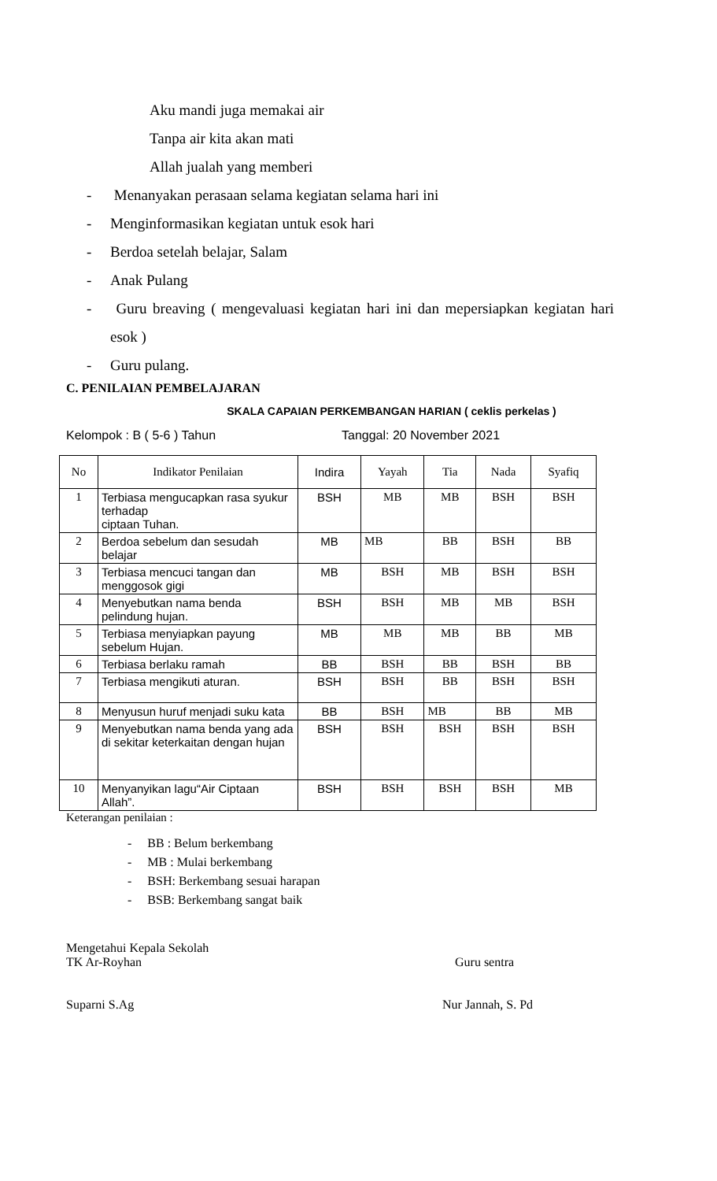Aku mandi juga memakai air
Tanpa air kita akan mati
Allah jualah yang memberi
- Menanyakan perasaan selama kegiatan selama hari ini
- Menginformasikan kegiatan untuk esok hari
- Berdoa setelah belajar, Salam
- Anak Pulang
- Guru breaving ( mengevaluasi kegiatan hari ini dan mepersiapkan kegiatan hari esok )
- Guru pulang.
C. PENILAIAN PEMBELAJARAN
SKALA CAPAIAN PERKEMBANGAN HARIAN ( ceklis perkelas )
Kelompok : B ( 5-6 ) Tahun Tanggal: 20 November 2021
| No | Indikator Penilaian | Indira | Yayah | Tia | Nada | Syafiq |
| --- | --- | --- | --- | --- | --- | --- |
| 1 | Terbiasa mengucapkan rasa syukur terhadap ciptaan Tuhan. | BSH | MB | MB | BSH | BSH |
| 2 | Berdoa sebelum dan sesudah belajar | MB | MB | BB | BSH | BB |
| 3 | Terbiasa mencuci tangan dan menggosok gigi | MB | BSH | MB | BSH | BSH |
| 4 | Menyebutkan nama benda pelindung hujan. | BSH | BSH | MB | MB | BSH |
| 5 | Terbiasa menyiapkan payung sebelum Hujan. | MB | MB | MB | BB | MB |
| 6 | Terbiasa berlaku ramah | BB | BSH | BB | BSH | BB |
| 7 | Terbiasa mengikuti aturan. | BSH | BSH | BB | BSH | BSH |
| 8 | Menyusun huruf menjadi suku kata | BB | BSH | MB | BB | MB |
| 9 | Menyebutkan nama benda yang ada di sekitar keterkaitan dengan hujan | BSH | BSH | BSH | BSH | BSH |
| 10 | Menyanyikan lagu“Air Ciptaan Allah”. | BSH | BSH | BSH | BSH | MB |
Keterangan penilaian :
- BB : Belum berkembang
- MB : Mulai berkembang
- BSH: Berkembang sesuai harapan
- BSB: Berkembang sangat baik
Mengetahui Kepala Sekolah
TK Ar-Royhan
Suparni S.Ag
Guru sentra
Nur Jannah, S. Pd